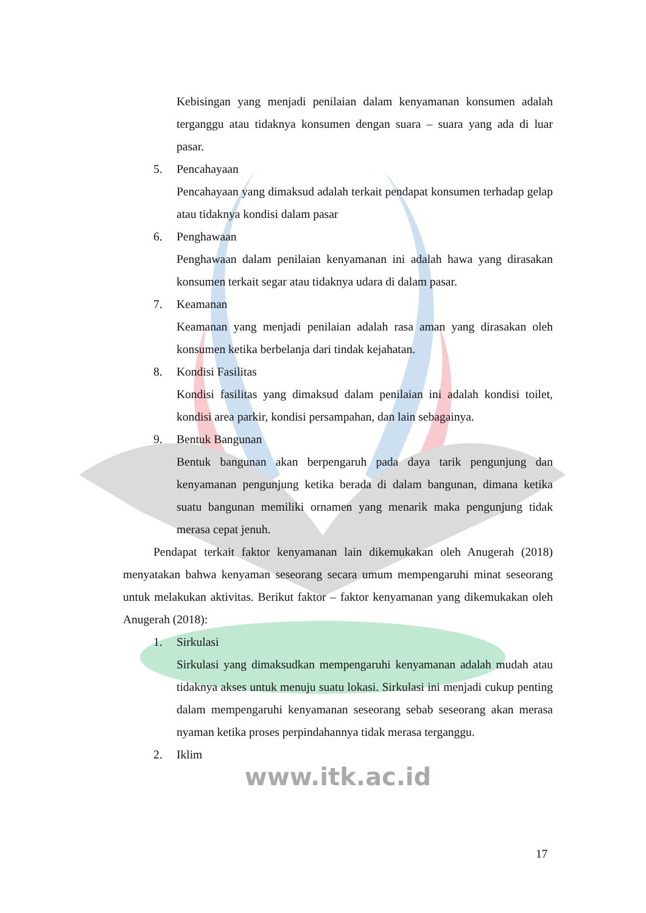Kebisingan yang menjadi penilaian dalam kenyamanan konsumen adalah terganggu atau tidaknya konsumen dengan suara – suara yang ada di luar pasar.
5. Pencahayaan
Pencahayaan yang dimaksud adalah terkait pendapat konsumen terhadap gelap atau tidaknya kondisi dalam pasar
6. Penghawaan
Penghawaan dalam penilaian kenyamanan ini adalah hawa yang dirasakan konsumen terkait segar atau tidaknya udara di dalam pasar.
7. Keamanan
Keamanan yang menjadi penilaian adalah rasa aman yang dirasakan oleh konsumen ketika berbelanja dari tindak kejahatan.
8. Kondisi Fasilitas
Kondisi fasilitas yang dimaksud dalam penilaian ini adalah kondisi toilet, kondisi area parkir, kondisi persampahan, dan lain sebagainya.
9. Bentuk Bangunan
Bentuk bangunan akan berpengaruh pada daya tarik pengunjung dan kenyamanan pengunjung ketika berada di dalam bangunan, dimana ketika suatu bangunan memiliki ornamen yang menarik maka pengunjung tidak merasa cepat jenuh.
Pendapat terkait faktor kenyamanan lain dikemukakan oleh Anugerah (2018) menyatakan bahwa kenyaman seseorang secara umum mempengaruhi minat seseorang untuk melakukan aktivitas. Berikut faktor – faktor kenyamanan yang dikemukakan oleh Anugerah (2018):
1. Sirkulasi
Sirkulasi yang dimaksudkan mempengaruhi kenyamanan adalah mudah atau tidaknya akses untuk menuju suatu lokasi. Sirkulasi ini menjadi cukup penting dalam mempengaruhi kenyamanan seseorang sebab seseorang akan merasa nyaman ketika proses perpindahannya tidak merasa terganggu.
2. Iklim
www.itk.ac.id
17